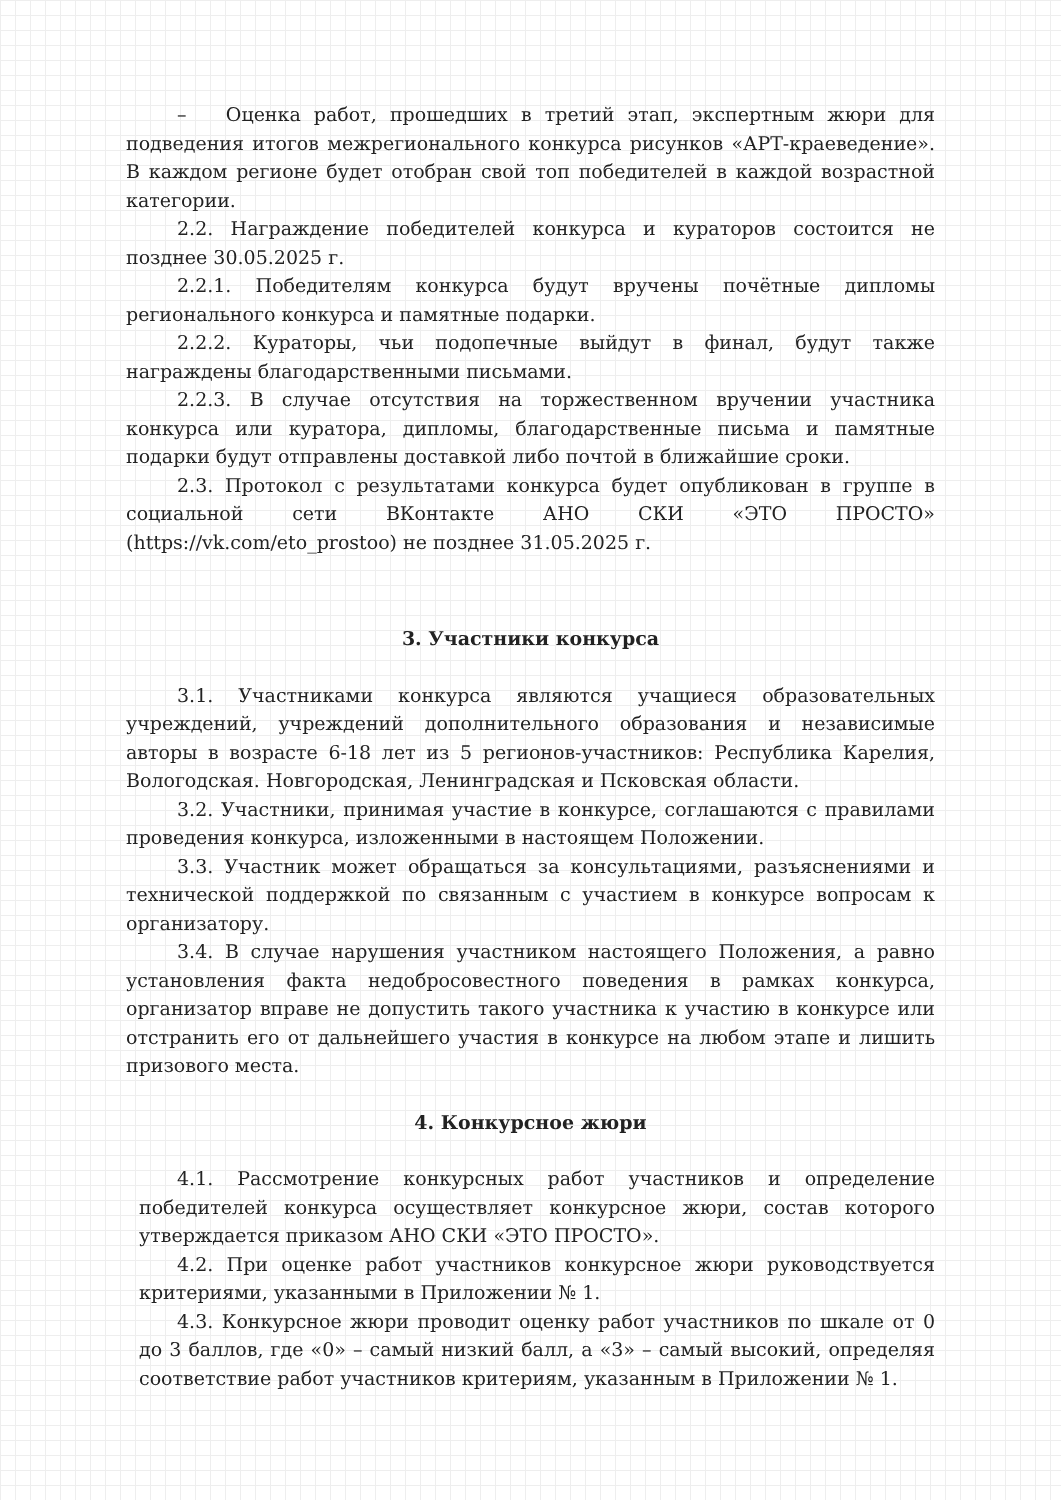– Оценка работ, прошедших в третий этап, экспертным жюри для подведения итогов межрегионального конкурса рисунков «АРТ-краеведение». В каждом регионе будет отобран свой топ победителей в каждой возрастной категории.
2.2. Награждение победителей конкурса и кураторов состоится не позднее 30.05.2025 г.
2.2.1. Победителям конкурса будут вручены почётные дипломы регионального конкурса и памятные подарки.
2.2.2. Кураторы, чьи подопечные выйдут в финал, будут также награждены благодарственными письмами.
2.2.3. В случае отсутствия на торжественном вручении участника конкурса или куратора, дипломы, благодарственные письма и памятные подарки будут отправлены доставкой либо почтой в ближайшие сроки.
2.3. Протокол с результатами конкурса будет опубликован в группе в социальной сети ВКонтакте АНО СКИ «ЭТО ПРОСТО» (https://vk.com/eto_prostoo) не позднее 31.05.2025 г.
3. Участники конкурса
3.1. Участниками конкурса являются учащиеся образовательных учреждений, учреждений дополнительного образования и независимые авторы в возрасте 6-18 лет из 5 регионов-участников: Республика Карелия, Вологодская. Новгородская, Ленинградская и Псковская области.
3.2. Участники, принимая участие в конкурсе, соглашаются с правилами проведения конкурса, изложенными в настоящем Положении.
3.3. Участник может обращаться за консультациями, разъяснениями и технической поддержкой по связанным с участием в конкурсе вопросам к организатору.
3.4. В случае нарушения участником настоящего Положения, а равно установления факта недобросовестного поведения в рамках конкурса, организатор вправе не допустить такого участника к участию в конкурсе или отстранить его от дальнейшего участия в конкурсе на любом этапе и лишить призового места.
4. Конкурсное жюри
4.1. Рассмотрение конкурсных работ участников и определение победителей конкурса осуществляет конкурсное жюри, состав которого утверждается приказом АНО СКИ «ЭТО ПРОСТО».
4.2. При оценке работ участников конкурсное жюри руководствуется критериями, указанными в Приложении № 1.
4.3. Конкурсное жюри проводит оценку работ участников по шкале от 0 до 3 баллов, где «0» – самый низкий балл, а «3» – самый высокий, определяя соответствие работ участников критериям, указанным в Приложении № 1.